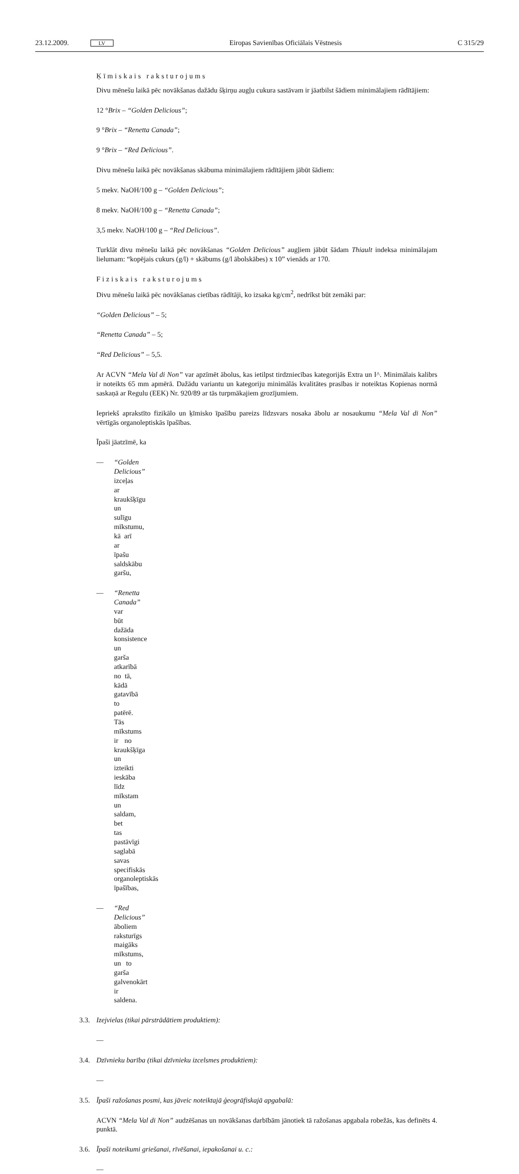23.12.2009. LV Eiropas Savienības Oficiālais Vēstnesis C 315/29
Ķīmiskais raksturojums
Divu mēnešu laikā pēc novākšanas dažādu šķirņu augļu cukura sastāvam ir jāatbilst šādiem minimālajiem rādītājiem:
12 °Brix – “Golden Delicious”;
9 °Brix – “Renetta Canada”;
9 °Brix – “Red Delicious”.
Divu mēnešu laikā pēc novākšanas skābuma minimālajiem rādītājiem jābūt šādiem:
5 mekv. NaOH/100 g – “Golden Delicious”;
8 mekv. NaOH/100 g – “Renetta Canada”;
3,5 mekv. NaOH/100 g – “Red Delicious”.
Turklāt divu mēnešu laikā pēc novākšanas “Golden Delicious” augļiem jābūt šādam Thiault indeksa minimālajam lielumam: “kopējais cukurs (g/l) + skābums (g/l ābolskābes) x 10” vienāds ar 170.
Fiziskais raksturojums
Divu mēnešu laikā pēc novākšanas cietības rādītāji, ko izsaka kg/cm<sup>2</sup>, nedrīkst būt zemāki par:
“Golden Delicious” – 5;
“Renetta Canada” – 5;
“Red Delicious” – 5,5.
Ar ACVN “Mela Val di Non” var apzīmēt ābolus, kas ietilpst tirdzniecības kategorijās Extra un I^. Minimālais kalibrs ir noteikts 65 mm apmērā. Dažādu variantu un kategoriju minimālās kvalitātes prasības ir noteiktas Kopienas normā saskaņā ar Regulu (EEK) Nr. 920/89 ar tās turpmākajiem grozījumiem.
Iepriekš aprakstīto fizikālo un ķīmisko īpašību pareizs līdzsvars nosaka ābolu ar nosaukumu “Mela Val di Non” vērtīgās organoleptiskās īpašības.
Īpaši jāatzīmē, ka
— “Golden Delicious” izceļas ar kraukšķīgu un sulīgu mīkstumu, kā arī ar īpašu saldskābu garšu,
— “Renetta Canada” var būt dažāda konsistence un garša atkarībā no tā, kādā gatavībā to patērē. Tās mīkstums ir no kraukšķīga un izteikti ieskāba līdz mīkstam un saldam, bet tas pastāvīgi saglabā savas specifiskās organoleptiskās īpašības,
— “Red Delicious” āboliem raksturīgs maigāks mīkstums, un to garša galvenokārt ir saldena.
3.3. Izejvielas (tikai pārstrādātiem produktiem):
—
3.4. Dzīvnieku barība (tikai dzīvnieku izcelsmes produktiem):
—
3.5. Īpaši ražošanas posmi, kas jāveic noteiktajā ģeogrāfiskajā apgabalā:
ACVN “Mela Val di Non” audzēšanas un novākšanas darbībām jānotiek tā ražošanas apgabala robežās, kas definēts 4. punktā.
3.6. Īpaši noteikumi griešanai, rīvēšanai, iepakošanai u. c.:
—